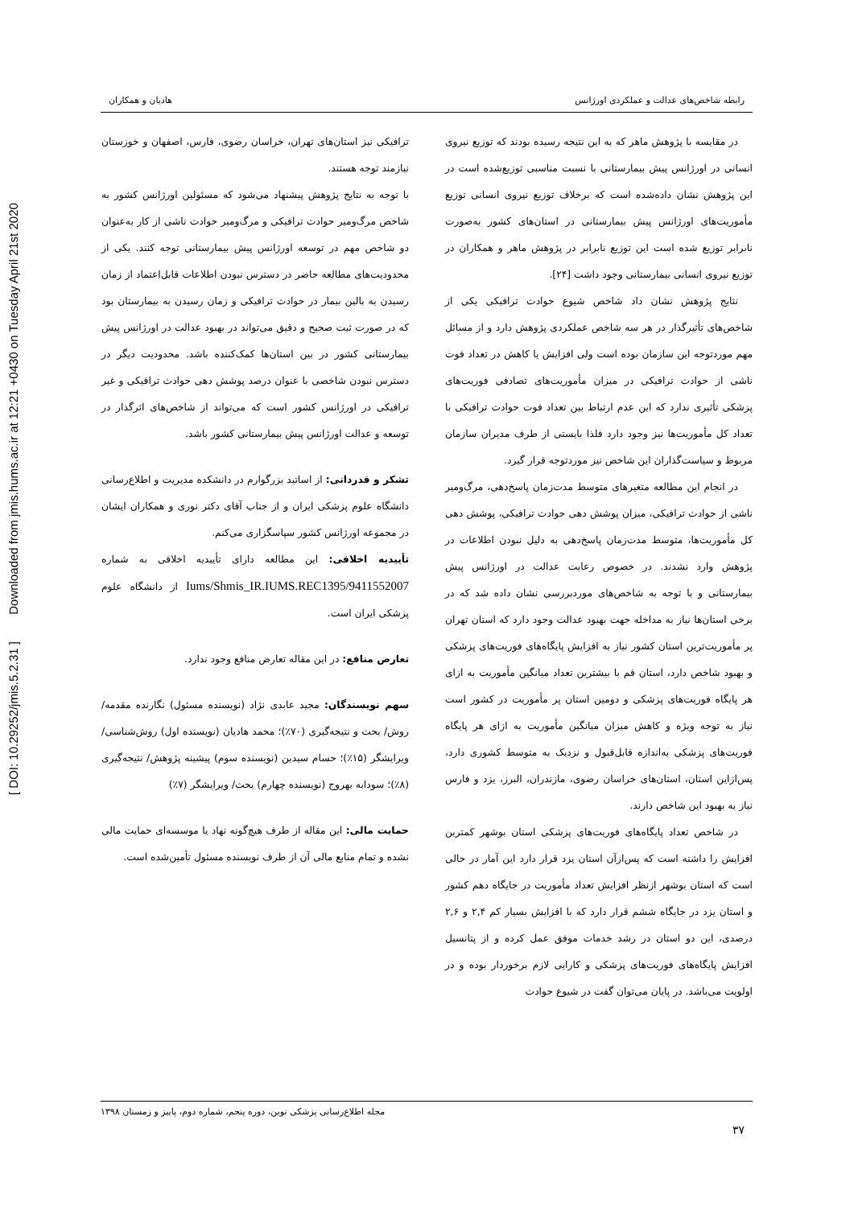[ DOI: 10.29252/jmis.5.2.31 ] Downloaded from jmis.hums.ac.ir at 12:21 +0430 on Tuesday April 21st 2020
رابطه شاخص‌های عدالت و عملکردی اورژانس هادیان و همکاران
در مقایسه با پژوهش ماهر که به این نتیجه رسیده بودند که توزیع نیروی انسانی در اورژانس پیش بیمارستانی با نسبت مناسبی توزیع‌شده است در این پژوهش نشان داده‌شده است که برخلاف توزیع نیروی انسانی توزیع مأموریت‌های اورژانس پیش بیمارستانی در استان‌های کشور به‌صورت نابرابر توزیع شده است این توزیع نابرابر در پژوهش ماهر و همکاران در توزیع نیروی انسانی بیمارستانی وجود داشت [۲۴].
نتایج پژوهش نشان داد شاخص شیوع حوادث ترافیکی یکی از شاخص‌های تأثیرگذار در هر سه شاخص عملکردی پژوهش دارد و از مسائل مهم موردتوجه این سازمان بوده است ولی افزایش یا کاهش در تعداد فوت ناشی از حوادث ترافیکی در میزان مأموریت‌های تصادفی فوریت‌های پزشکی تأثیری ندارد که این عدم ارتباط بین تعداد فوت حوادث ترافیکی با تعداد کل مأموریت‌ها نیز وجود دارد فلذا بایستی از طرف مدیران سازمان مربوط و سیاست‌گذاران این شاخص نیز موردتوجه قرار گیرد.
در انجام این مطالعه متغیرهای متوسط مدت‌زمان پاسخ‌دهی، مرگ‌ومیر ناشی از حوادث ترافیکی، میزان پوشش دهی حوادث ترافیکی، پوشش دهی کل مأموریت‌ها، متوسط مدت‌زمان پاسخ‌دهی به دلیل نبودن اطلاعات در پژوهش وارد نشدند. در خصوص رعایت عدالت در اورژانس پیش بیمارستانی و با توجه به شاخص‌های موردبررسی نشان داده شد که در برخی استان‌ها نیاز به مداخله جهت بهبود عدالت وجود دارد که استان تهران پر مأموریت‌ترین استان کشور نیاز به افزایش پایگاه‌های فوریت‌های پزشکی و بهبود شاخص دارد، استان قم با بیشترین تعداد میانگین مأموریت به ازای هر پایگاه فوریت‌های پزشکی و دومین استان پر مأموریت در کشور است نیاز به توجه ویژه و کاهش میزان میانگین مأموریت به ازای هر پایگاه فوریت‌های پزشکی به‌اندازه قابل‌قبول و نزدیک به متوسط کشوری دارد، پس‌ازاین استان، استان‌های خراسان رضوی، مازندران، البرز، یزد و فارس نیاز به بهبود این شاخص دارند.
در شاخص تعداد پایگاه‌های فوریت‌های پزشکی استان بوشهر کمترین افزایش را داشته است که پس‌ازآن استان یزد قرار دارد این آمار در حالی است که استان بوشهر ازنظر افزایش تعداد مأموریت در جایگاه دهم کشور و استان یزد در جایگاه ششم قرار دارد که با افزایش بسیار کم ۲,۴ و ۲,۶ درصدی، این دو استان در رشد خدمات موفق عمل کرده و از پتانسیل افزایش پایگاه‌های فوریت‌های پزشکی و کارایی لازم برخوردار بوده و در اولویت می‌باشد. در پایان می‌توان گفت در شیوع حوادث
ترافیکی نیز استان‌های تهران، خراسان رضوی، فارس، اصفهان و خوزستان نیازمند توجه هستند.
با توجه به نتایج پژوهش پیشنهاد می‌شود که مسئولین اورژانس کشور به شاخص مرگ‌ومیر حوادث ترافیکی و مرگ‌ومیر حوادث ناشی از کار به‌عنوان دو شاخص مهم در توسعه اورژانس پیش بیمارستانی توجه کنند. یکی از محدودیت‌های مطالعه حاضر در دسترس نبودن اطلاعات قابل‌اعتماد از زمان رسیدن به بالین بیمار در حوادث ترافیکی و زمان رسیدن به بیمارستان بود که در صورت ثبت صحیح و دقیق می‌تواند در بهبود عدالت در اورژانس پیش بیمارستانی کشور در بین استان‌ها کمک‌کننده باشد. محدودیت دیگر در دسترس نبودن شاخصی با عنوان درصد پوشش دهی حوادث ترافیکی و غیر ترافیکی در اورژانس کشور است که می‌تواند از شاخص‌های اثرگذار در توسعه و عدالت اورژانس پیش بیمارستانی کشور باشد.
تشکر و قدردانی: از اساتید بزرگوارم در دانشکده مدیریت و اطلاع‌رسانی دانشگاه علوم پزشکی ایران و از جناب آقای دکتر نوری و همکاران ایشان در مجموعه اورژانس کشور سپاسگزاری می‌کنم.
تأییدیه اخلاقی: این مطالعه دارای تأییدیه اخلاقی به شماره Iums/Shmis_IR.IUMS.REC1395/9411552007 از دانشگاه علوم پزشکی ایران است.
تعارض منافع: در این مقاله تعارض منافع وجود ندارد.
سهم نویسندگان: مجید عابدی نژاد (نویسنده مسئول) نگارنده مقدمه/ روش/ بحث و نتیجه‌گیری (۷۰٪)؛ محمد هادیان (نویسنده اول) روش‌شناسی/ ویرایشگر (۱۵٪)؛ حسام سیدین (نویسنده سوم) پیشینه پژوهش/ نتیجه‌گیری (۸٪)؛ سودابه بهروج (نویسنده چهارم) بحث/ ویرایشگر (۷٪)
حمایت مالی: این مقاله از طرف هیچ‌گونه نهاد یا موسسه‌ای حمایت مالی نشده و تمام منابع مالی آن از طرف نویسنده مسئول تأمین‌شده است.
مجله اطلاع‌رسانی پزشکی نوین، دوره پنجم، شماره دوم، پاییز و زمستان ۱۳۹۸
۳۷